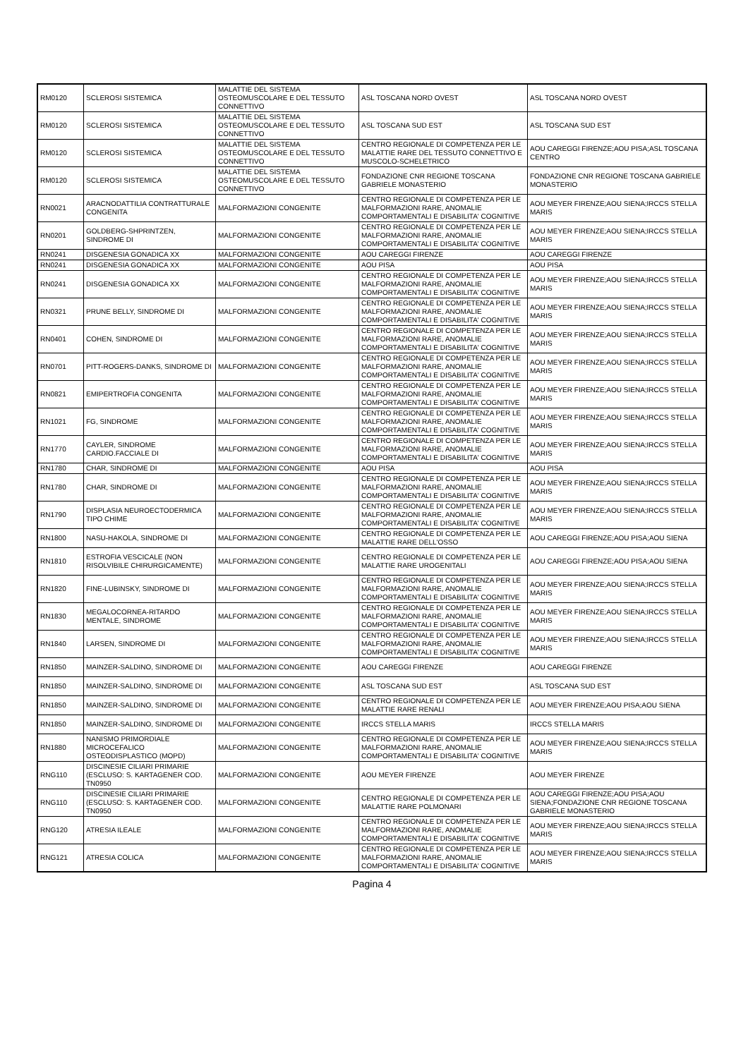| RM0120 | SCLEROSI SISTEMICA | MALATTIE DEL SISTEMA OSTEOMUSCOLARE E DEL TESSUTO CONNETTIVO | ASL TOSCANA NORD OVEST | ASL TOSCANA NORD OVEST |
| RM0120 | SCLEROSI SISTEMICA | MALATTIE DEL SISTEMA OSTEOMUSCOLARE E DEL TESSUTO CONNETTIVO | ASL TOSCANA SUD EST | ASL TOSCANA SUD EST |
| RM0120 | SCLEROSI SISTEMICA | MALATTIE DEL SISTEMA OSTEOMUSCOLARE E DEL TESSUTO CONNETTIVO | CENTRO REGIONALE DI COMPETENZA PER LE MALATTIE RARE DEL TESSUTO CONNETTIVO E MUSCOLO-SCHELETRICO | AOU CAREGGI FIRENZE;AOU PISA;ASL TOSCANA CENTRO |
| RM0120 | SCLEROSI SISTEMICA | MALATTIE DEL SISTEMA OSTEOMUSCOLARE E DEL TESSUTO CONNETTIVO | FONDAZIONE CNR REGIONE TOSCANA GABRIELE MONASTERIO | FONDAZIONE CNR REGIONE TOSCANA GABRIELE MONASTERIO |
| RN0021 | ARACNODATTILIA CONTRATTURALE CONGENITA | MALFORMAZIONI CONGENITE | CENTRO REGIONALE DI COMPETENZA PER LE MALFORMAZIONI RARE, ANOMALIE COMPORTAMENTALI E DISABILITA' COGNITIVE | AOU MEYER FIRENZE;AOU SIENA;IRCCS STELLA MARIS |
| RN0201 | GOLDBERG-SHPRINTZEN, SINDROME DI | MALFORMAZIONI CONGENITE | CENTRO REGIONALE DI COMPETENZA PER LE MALFORMAZIONI RARE, ANOMALIE COMPORTAMENTALI E DISABILITA' COGNITIVE | AOU MEYER FIRENZE;AOU SIENA;IRCCS STELLA MARIS |
| RN0241 | DISGENESIA GONADICA XX | MALFORMAZIONI CONGENITE | AOU CAREGGI FIRENZE | AOU CAREGGI FIRENZE |
| RN0241 | DISGENESIA GONADICA XX | MALFORMAZIONI CONGENITE | AOU PISA | AOU PISA |
| RN0241 | DISGENESIA GONADICA XX | MALFORMAZIONI CONGENITE | CENTRO REGIONALE DI COMPETENZA PER LE MALFORMAZIONI RARE, ANOMALIE COMPORTAMENTALI E DISABILITA' COGNITIVE | AOU MEYER FIRENZE;AOU SIENA;IRCCS STELLA MARIS |
| RN0321 | PRUNE BELLY, SINDROME DI | MALFORMAZIONI CONGENITE | CENTRO REGIONALE DI COMPETENZA PER LE MALFORMAZIONI RARE, ANOMALIE COMPORTAMENTALI E DISABILITA' COGNITIVE | AOU MEYER FIRENZE;AOU SIENA;IRCCS STELLA MARIS |
| RN0401 | COHEN, SINDROME DI | MALFORMAZIONI CONGENITE | CENTRO REGIONALE DI COMPETENZA PER LE MALFORMAZIONI RARE, ANOMALIE COMPORTAMENTALI E DISABILITA' COGNITIVE | AOU MEYER FIRENZE;AOU SIENA;IRCCS STELLA MARIS |
| RN0701 | PITT-ROGERS-DANKS, SINDROME DI | MALFORMAZIONI CONGENITE | CENTRO REGIONALE DI COMPETENZA PER LE MALFORMAZIONI RARE, ANOMALIE COMPORTAMENTALI E DISABILITA' COGNITIVE | AOU MEYER FIRENZE;AOU SIENA;IRCCS STELLA MARIS |
| RN0821 | EMIPERTROFIA CONGENITA | MALFORMAZIONI CONGENITE | CENTRO REGIONALE DI COMPETENZA PER LE MALFORMAZIONI RARE, ANOMALIE COMPORTAMENTALI E DISABILITA' COGNITIVE | AOU MEYER FIRENZE;AOU SIENA;IRCCS STELLA MARIS |
| RN1021 | FG, SINDROME | MALFORMAZIONI CONGENITE | CENTRO REGIONALE DI COMPETENZA PER LE MALFORMAZIONI RARE, ANOMALIE COMPORTAMENTALI E DISABILITA' COGNITIVE | AOU MEYER FIRENZE;AOU SIENA;IRCCS STELLA MARIS |
| RN1770 | CAYLER, SINDROME CARDIO.FACCIALE DI | MALFORMAZIONI CONGENITE | CENTRO REGIONALE DI COMPETENZA PER LE MALFORMAZIONI RARE, ANOMALIE COMPORTAMENTALI E DISABILITA' COGNITIVE | AOU MEYER FIRENZE;AOU SIENA;IRCCS STELLA MARIS |
| RN1780 | CHAR, SINDROME DI | MALFORMAZIONI CONGENITE | AOU PISA | AOU PISA |
| RN1780 | CHAR, SINDROME DI | MALFORMAZIONI CONGENITE | CENTRO REGIONALE DI COMPETENZA PER LE MALFORMAZIONI RARE, ANOMALIE COMPORTAMENTALI E DISABILITA' COGNITIVE | AOU MEYER FIRENZE;AOU SIENA;IRCCS STELLA MARIS |
| RN1790 | DISPLASIA NEUROECTODERMICA TIPO CHIME | MALFORMAZIONI CONGENITE | CENTRO REGIONALE DI COMPETENZA PER LE MALFORMAZIONI RARE, ANOMALIE COMPORTAMENTALI E DISABILITA' COGNITIVE | AOU MEYER FIRENZE;AOU SIENA;IRCCS STELLA MARIS |
| RN1800 | NASU-HAKOLA, SINDROME DI | MALFORMAZIONI CONGENITE | CENTRO REGIONALE DI COMPETENZA PER LE MALATTIE RARE DELL'OSSO | AOU CAREGGI FIRENZE;AOU PISA;AOU SIENA |
| RN1810 | ESTROFIA VESCICALE (NON RISOLVIBILE CHIRURGICAMENTE) | MALFORMAZIONI CONGENITE | CENTRO REGIONALE DI COMPETENZA PER LE MALATTIE RARE UROGENITALI | AOU CAREGGI FIRENZE;AOU PISA;AOU SIENA |
| RN1820 | FINE-LUBINSKY, SINDROME DI | MALFORMAZIONI CONGENITE | CENTRO REGIONALE DI COMPETENZA PER LE MALFORMAZIONI RARE, ANOMALIE COMPORTAMENTALI E DISABILITA' COGNITIVE | AOU MEYER FIRENZE;AOU SIENA;IRCCS STELLA MARIS |
| RN1830 | MEGALOCORNEA-RITARDO MENTALE, SINDROME | MALFORMAZIONI CONGENITE | CENTRO REGIONALE DI COMPETENZA PER LE MALFORMAZIONI RARE, ANOMALIE COMPORTAMENTALI E DISABILITA' COGNITIVE | AOU MEYER FIRENZE;AOU SIENA;IRCCS STELLA MARIS |
| RN1840 | LARSEN, SINDROME DI | MALFORMAZIONI CONGENITE | CENTRO REGIONALE DI COMPETENZA PER LE MALFORMAZIONI RARE, ANOMALIE COMPORTAMENTALI E DISABILITA' COGNITIVE | AOU MEYER FIRENZE;AOU SIENA;IRCCS STELLA MARIS |
| RN1850 | MAINZER-SALDINO, SINDROME DI | MALFORMAZIONI CONGENITE | AOU CAREGGI FIRENZE | AOU CAREGGI FIRENZE |
| RN1850 | MAINZER-SALDINO, SINDROME DI | MALFORMAZIONI CONGENITE | ASL TOSCANA SUD EST | ASL TOSCANA SUD EST |
| RN1850 | MAINZER-SALDINO, SINDROME DI | MALFORMAZIONI CONGENITE | CENTRO REGIONALE DI COMPETENZA PER LE MALATTIE RARE RENALI | AOU MEYER FIRENZE;AOU PISA;AOU SIENA |
| RN1850 | MAINZER-SALDINO, SINDROME DI | MALFORMAZIONI CONGENITE | IRCCS STELLA MARIS | IRCCS STELLA MARIS |
| RN1880 | NANISMO PRIMORDIALE MICROCEFALICO OSTEODISPLASTICO (MOPD) | MALFORMAZIONI CONGENITE | CENTRO REGIONALE DI COMPETENZA PER LE MALFORMAZIONI RARE, ANOMALIE COMPORTAMENTALI E DISABILITA' COGNITIVE | AOU MEYER FIRENZE;AOU SIENA;IRCCS STELLA MARIS |
| RNG110 | DISCINESIE CILIARI PRIMARIE (ESCLUSO: S. KARTAGENER COD. TN0950 | MALFORMAZIONI CONGENITE | AOU MEYER FIRENZE | AOU MEYER FIRENZE |
| RNG110 | DISCINESIE CILIARI PRIMARIE (ESCLUSO: S. KARTAGENER COD. TN0950 | MALFORMAZIONI CONGENITE | CENTRO REGIONALE DI COMPETENZA PER LE MALATTIE RARE POLMONARI | AOU CAREGGI FIRENZE;AOU PISA;AOU SIENA;FONDAZIONE CNR REGIONE TOSCANA GABRIELE MONASTERIO |
| RNG120 | ATRESIA ILEALE | MALFORMAZIONI CONGENITE | CENTRO REGIONALE DI COMPETENZA PER LE MALFORMAZIONI RARE, ANOMALIE COMPORTAMENTALI E DISABILITA' COGNITIVE | AOU MEYER FIRENZE;AOU SIENA;IRCCS STELLA MARIS |
| RNG121 | ATRESIA COLICA | MALFORMAZIONI CONGENITE | CENTRO REGIONALE DI COMPETENZA PER LE MALFORMAZIONI RARE, ANOMALIE COMPORTAMENTALI E DISABILITA' COGNITIVE | AOU MEYER FIRENZE;AOU SIENA;IRCCS STELLA MARIS |
Pagina 4